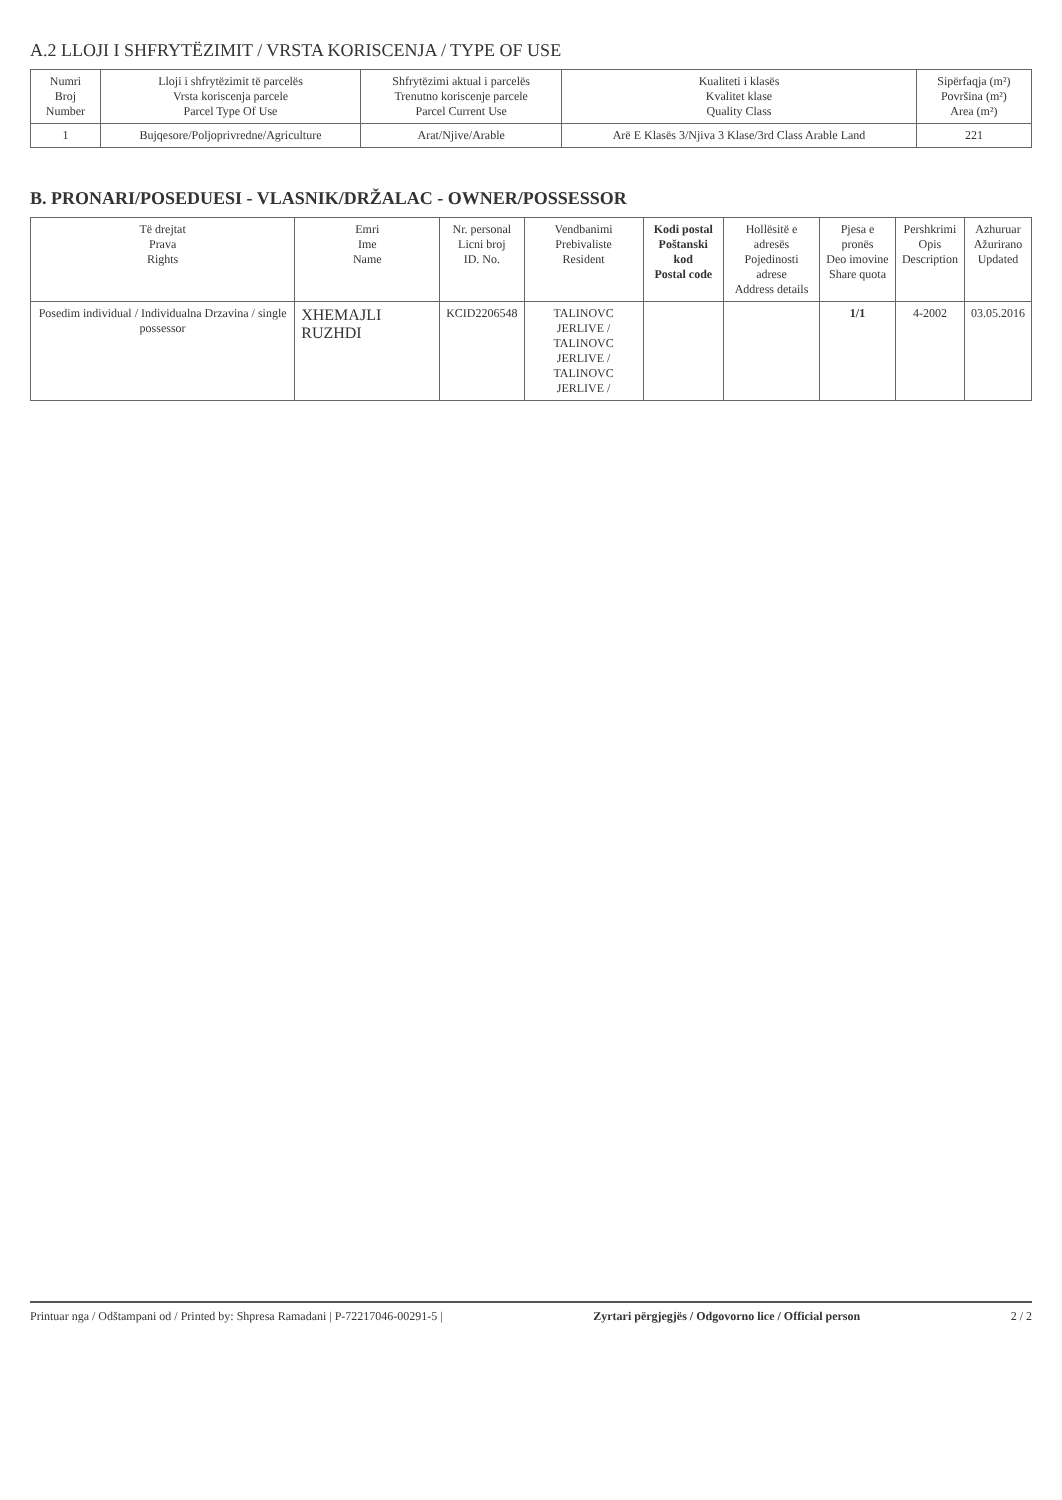A.2 LLOJI I SHFRYTËZIMIT / VRSTA KORISCENJA / TYPE OF USE
| Numri Broj Number | Lloji i shfrytëzimit të parcelës Vrsta koriscenja parcele Parcel Type Of Use | Shfrytëzimi aktual i parcelës Trenutno koriscenje parcele Parcel Current Use | Kualiteti i klasës Kvalitet klase Quality Class | Sipërfaqja (m²) Površina (m²) Area (m²) |
| --- | --- | --- | --- | --- |
| 1 | Bujqesore/Poljoprivredne/Agriculture | Arat/Njive/Arable | Arë E Klasës 3/Njiva 3 Klase/3rd Class Arable Land | 221 |
B. PRONARI/POSEDUESI - VLASNIK/DRŽALAC - OWNER/POSSESSOR
| Të drejtat Prava Rights | Emri Ime Name | Nr. personal Licni broj ID. No. | Vendbanimi Prebivaliste Resident | Kodi postal Poštanski kod Postal code | Hollësitë e adresës Pojedinosti adrese Address details | Pjesa e pronës Deo imovine Share quota | Pershkrimi Opis Description | Azhuruar Ažurirano Updated |
| --- | --- | --- | --- | --- | --- | --- | --- | --- |
| Posedim individual / Individualna Drzavina / single possessor | XHEMAJLI RUZHDI | KCID2206548 | TALINOVC JERLIVE / TALINOVC JERLIVE / TALINOVC JERLIVE / | | | 1/1 | 4-2002 | 03.05.2016 |
Printuar nga / Odštampani od / Printed by: Shpresa Ramadani | P-72217046-00291-5 | Zyrtari përgjegjës / Odgovorno lice / Official person 2 / 2